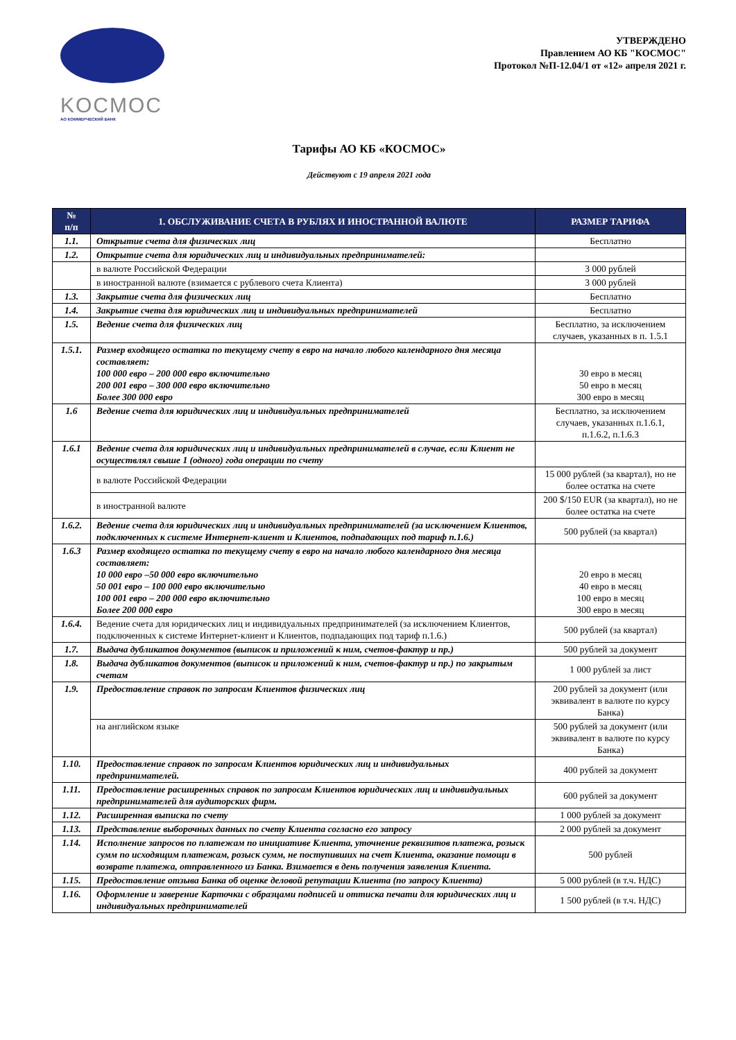KOCMOC
АО КОММЕРЧЕСКИЙ БАНК
УТВЕРЖДЕНО
Правлением АО КБ "КОСМОС"
Протокол №П-12.04/1 от «12» апреля 2021 г.
Тарифы АО КБ «КОСМОС»
Действуют с 19 апреля 2021 года
| № п/п | 1. ОБСЛУЖИВАНИЕ СЧЕТА В РУБЛЯХ И ИНОСТРАННОЙ ВАЛЮТЕ | РАЗМЕР ТАРИФА |
| --- | --- | --- |
| 1.1. | Открытие счета для физических лиц | Бесплатно |
| 1.2. | Открытие счета для юридических лиц и индивидуальных предпринимателей: | |
| | в валюте Российской Федерации | 3 000 рублей |
| | в иностранной валюте (взимается с рублевого счета Клиента) | 3 000 рублей |
| 1.3. | Закрытие счета для физических лиц | Бесплатно |
| 1.4. | Закрытие счета для юридических лиц и индивидуальных предпринимателей | Бесплатно |
| 1.5. | Ведение счета для физических лиц | Бесплатно, за исключением случаев, указанных в п. 1.5.1 |
| 1.5.1. | Размер входящего остатка по текущему счету в евро на начало любого календарного дня месяца составляет: 100 000 евро – 200 000 евро включительно 200 001 евро – 300 000 евро включительно Более 300 000 евро | 30 евро в месяц 50 евро в месяц 300 евро в месяц |
| 1.6 | Ведение счета для юридических лиц и индивидуальных предпринимателей | Бесплатно, за исключением случаев, указанных п.1.6.1, п.1.6.2, п.1.6.3 |
| 1.6.1 | Ведение счета для юридических лиц и индивидуальных предпринимателей в случае, если Клиент не осуществлял свыше 1 (одного) года операции по счету | |
| | в валюте Российской Федерации | 15 000 рублей (за квартал), но не более остатка на счете |
| | в иностранной валюте | 200 $/150 EUR (за квартал), но не более остатка на счете |
| 1.6.2. | Ведение счета для юридических лиц и индивидуальных предпринимателей (за исключением Клиентов, подключенных к системе Интернет-клиент и Клиентов, подпадающих под тариф п.1.6.) | 500 рублей (за квартал) |
| 1.6.3 | Размер входящего остатка по текущему счету в евро на начало любого календарного дня месяца составляет: 10 000 евро –50 000 евро включительно 50 001 евро – 100 000 евро включительно 100 001 евро – 200 000 евро включительно Более 200 000 евро | 20 евро в месяц 40 евро в месяц 100 евро в месяц 300 евро в месяц |
| 1.6.4. | Ведение счета для юридических лиц и индивидуальных предпринимателей (за исключением Клиентов, подключенных к системе Интернет-клиент и Клиентов, подпадающих под тариф п.1.6.) | 500 рублей (за квартал) |
| 1.7. | Выдача дубликатов документов (выписок и приложений к ним, счетов-фактур и пр.) | 500 рублей за документ |
| 1.8. | Выдача дубликатов документов (выписок и приложений к ним, счетов-фактур и пр.) по закрытым счетам | 1 000 рублей за лист |
| 1.9. | Предоставление справок по запросам Клиентов физических лиц | 200 рублей за документ (или эквивалент в валюте по курсу Банка) |
| | на английском языке | 500 рублей за документ (или эквивалент в валюте по курсу Банка) |
| 1.10. | Предоставление справок по запросам Клиентов юридических лиц и индивидуальных предпринимателей. | 400 рублей за документ |
| 1.11. | Предоставление расширенных справок по запросам Клиентов юридических лиц и индивидуальных предпринимателей для аудиторских фирм. | 600 рублей за документ |
| 1.12. | Расширенная выписка по счету | 1 000 рублей за документ |
| 1.13. | Представление выборочных данных по счету Клиента согласно его запросу | 2 000 рублей за документ |
| 1.14. | Исполнение запросов по платежам по инициативе Клиента, уточнение реквизитов платежа, розыск сумм по исходящим платежам, розыск сумм, не поступивших на счет Клиента, оказание помощи в возврате платежа, отправленного из Банка. Взимается в день получения заявления Клиента. | 500 рублей |
| 1.15. | Предоставление отзыва Банка об оценке деловой репутации Клиента (по запросу Клиента) | 5 000 рублей (в т.ч. НДС) |
| 1.16. | Оформление и заверение Карточки с образцами подписей и оттиска печати для юридических лиц и индивидуальных предпринимателей | 1 500 рублей (в т.ч. НДС) |